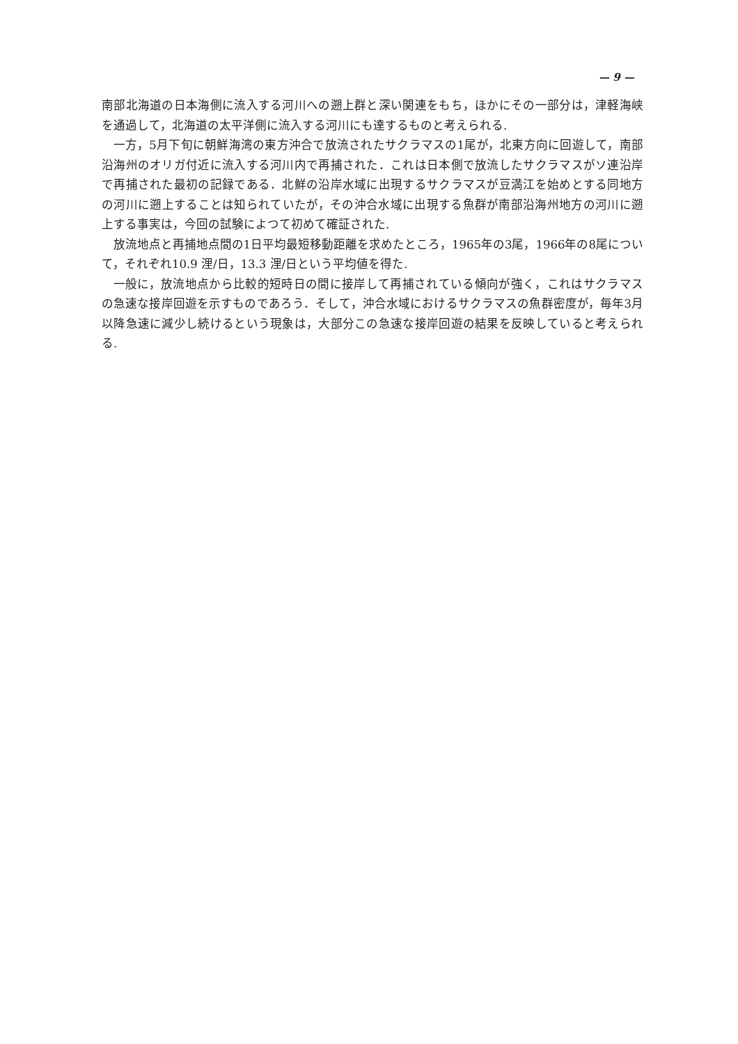— 9 —
南部北海道の日本海側に流入する河川への遡上群と深い関連をもち，ほかにその一部分は，津軽海峡を通過して，北海道の太平洋側に流入する河川にも達するものと考えられる.
一方，5月下旬に朝鮮海湾の東方沖合で放流されたサクラマスの1尾が，北東方向に回遊して，南部沿海州のオリガ付近に流入する河川内で再捕された．これは日本側で放流したサクラマスがソ連沿岸で再捕された最初の記録である．北鮮の沿岸水域に出現するサクラマスが豆満江を始めとする同地方の河川に遡上することは知られていたが，その沖合水域に出現する魚群が南部沿海州地方の河川に遡上する事実は，今回の試験によつて初めて確証された.
放流地点と再捕地点間の1日平均最短移動距離を求めたところ，1965年の3尾，1966年の8尾について，それぞれ10.9 浬/日，13.3 浬/日という平均値を得た.
一般に，放流地点から比較的短時日の間に接岸して再捕されている傾向が強く，これはサクラマスの急速な接岸回遊を示すものであろう．そして，沖合水域におけるサクラマスの魚群密度が，毎年3月以降急速に減少し続けるという現象は，大部分この急速な接岸回遊の結果を反映していると考えられる.